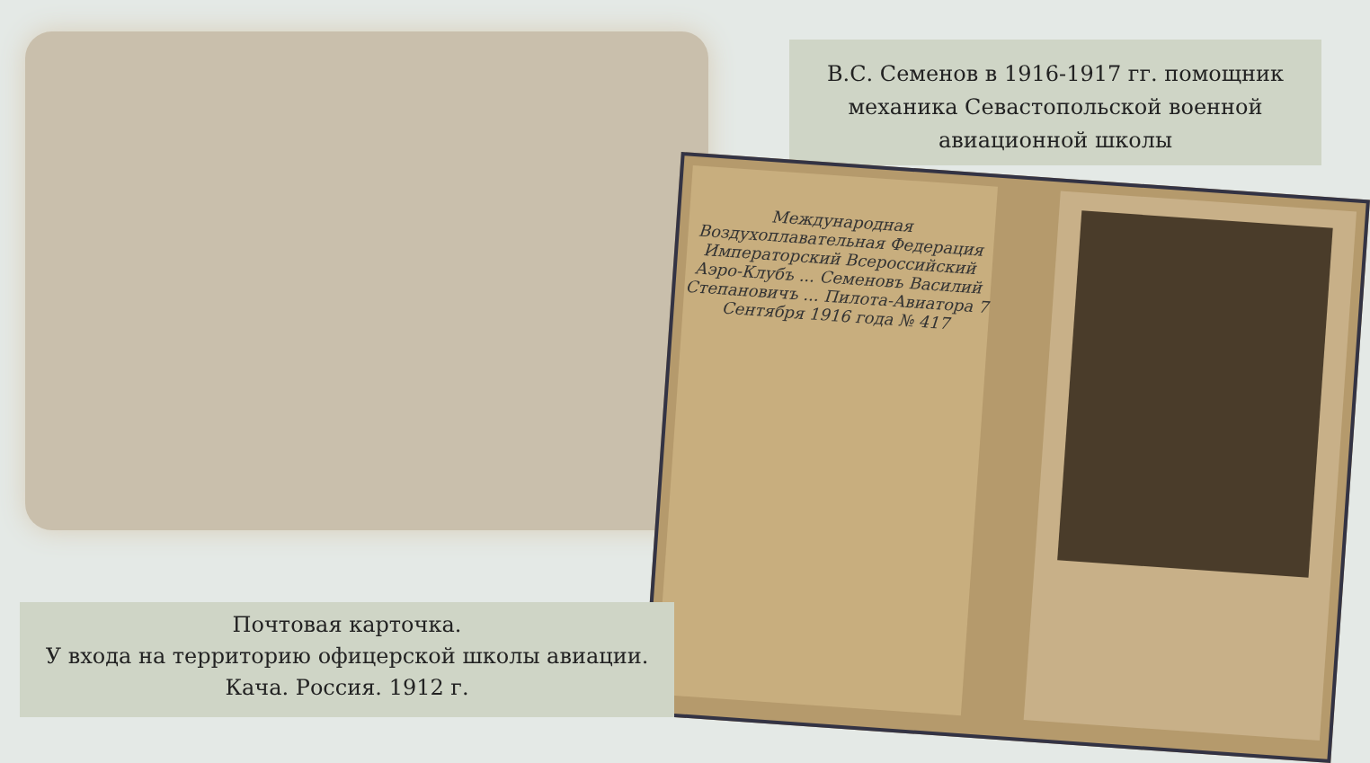В.С. Семенов в 1916-1917 гг. помощник
механика Севастопольской военной
авиационной школы
Международная Воздухоплавательная Федерация Императорский Всероссийский Аэро-Клубъ ... Семеновъ Василий Степановичъ ... Пилота-Авиатора 7 Сентября 1916 года № 417
Почтовая карточка.
У входа на территорию офицерской школы авиации.
Кача. Россия. 1912 г.